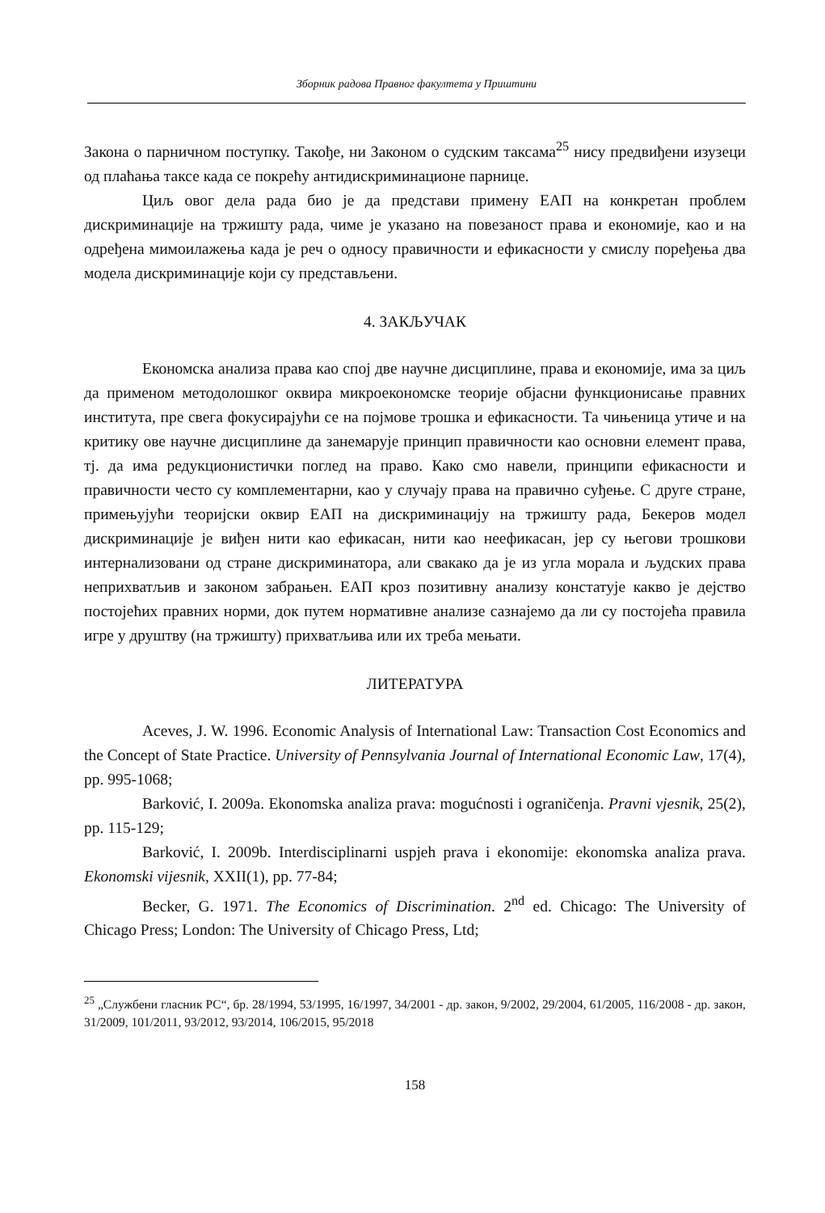Зборник радова Правног факултета у Приштини
Закона о парничном поступку. Такође, ни Законом о судским таксама<sup>25</sup> нису предвиђени изузеци од плаћања таксе када се покрећу антидискриминационе парнице.
Циљ овог дела рада био је да представи примену ЕАП на конкретан проблем дискриминације на тржишту рада, чиме је указано на повезаност права и економије, као и на одређена мимоилажења када је реч о односу правичности и ефикасности у смислу поређења два модела дискриминације који су представљени.
4. ЗАКЉУЧАК
Економска анализа права као спој две научне дисциплине, права и економије, има за циљ да применом методолошког оквира микроекономске теорије објасни функционисање правних института, пре свега фокусирајући се на појмове трошка и ефикасности. Та чињеница утиче и на критику ове научне дисциплине да занемарује принцип правичности као основни елемент права, тј. да има редукционистички поглед на право. Како смо навели, принципи ефикасности и правичности често су комплементарни, као у случају права на правично суђење. С друге стране, примењујући теоријски оквир ЕАП на дискриминацију на тржишту рада, Бекеров модел дискриминације је виђен нити као ефикасан, нити као неефикасан, јер су његови трошкови интернализовани од стране дискриминатора, али свакако да је из угла морала и људских права неприхватљив и законом забрањен. ЕАП кроз позитивну анализу констатује какво је дејство постојећих правних норми, док путем нормативне анализе сазнајемо да ли су постојећа правила игре у друштву (на тржишту) прихватљива или их треба мењати.
ЛИТЕРАТУРА
Aceves, J. W. 1996. Economic Analysis of International Law: Transaction Cost Economics and the Concept of State Practice. University of Pennsylvania Journal of International Economic Law, 17(4), pp. 995-1068;
Barković, I. 2009a. Ekonomska analiza prava: mogućnosti i ograničenja. Pravni vjesnik, 25(2), pp. 115-129;
Barković, I. 2009b. Interdisciplinarni uspjeh prava i ekonomije: ekonomska analiza prava. Ekonomski vijesnik, XXII(1), pp. 77-84;
Becker, G. 1971. The Economics of Discrimination. 2<sup>nd</sup> ed. Chicago: The University of Chicago Press; London: The University of Chicago Press, Ltd;
<sup>25</sup> „Службени гласник РС“, бр. 28/1994, 53/1995, 16/1997, 34/2001 - др. закон, 9/2002, 29/2004, 61/2005, 116/2008 - др. закон, 31/2009, 101/2011, 93/2012, 93/2014, 106/2015, 95/2018
158